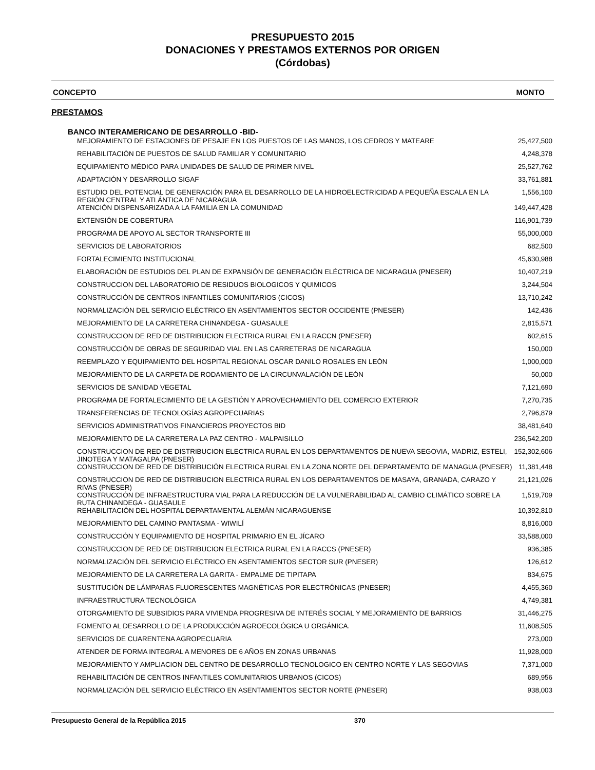PRESUPUESTO 2015
DONACIONES Y PRESTAMOS EXTERNOS POR ORIGEN
(Córdobas)
CONCEPTO MONTO
PRESTAMOS
BANCO INTERAMERICANO DE DESARROLLO -BID-
| MEJORAMIENTO DE ESTACIONES DE PESAJE EN LOS PUESTOS DE LAS MANOS, LOS CEDROS Y MATEARE | 25,427,500 |
| REHABILITACIÓN DE PUESTOS DE SALUD FAMILIAR Y COMUNITARIO | 4,248,378 |
| EQUIPAMIENTO MÉDICO PARA UNIDADES DE SALUD DE PRIMER NIVEL | 25,527,762 |
| ADAPTACIÓN Y DESARROLLO SIGAF | 33,761,881 |
| ESTUDIO DEL POTENCIAL DE GENERACIÓN PARA EL DESARROLLO DE LA HIDROELECTRICIDAD A PEQUEÑA ESCALA EN LA REGIÓN CENTRAL Y ATLÁNTICA DE NICARAGUA | 1,556,100 |
| ATENCIÓN DISPENSARIZADA A LA FAMILIA EN LA COMUNIDAD | 149,447,428 |
| EXTENSIÓN DE COBERTURA | 116,901,739 |
| PROGRAMA DE APOYO AL SECTOR TRANSPORTE III | 55,000,000 |
| SERVICIOS DE LABORATORIOS | 682,500 |
| FORTALECIMIENTO INSTITUCIONAL | 45,630,988 |
| ELABORACIÓN DE ESTUDIOS DEL PLAN DE EXPANSIÓN DE GENERACIÓN ELÉCTRICA DE NICARAGUA (PNESER) | 10,407,219 |
| CONSTRUCCION DEL LABORATORIO DE RESIDUOS BIOLOGICOS Y QUIMICOS | 3,244,504 |
| CONSTRUCCIÓN DE CENTROS INFANTILES COMUNITARIOS (CICOS) | 13,710,242 |
| NORMALIZACIÓN DEL SERVICIO ELÉCTRICO EN ASENTAMIENTOS SECTOR OCCIDENTE (PNESER) | 142,436 |
| MEJORAMIENTO DE LA CARRETERA CHINANDEGA - GUASAULE | 2,815,571 |
| CONSTRUCCION DE RED DE DISTRIBUCION ELECTRICA RURAL EN LA RACCN (PNESER) | 602,615 |
| CONSTRUCCIÓN DE OBRAS DE SEGURIDAD VIAL EN LAS CARRETERAS DE NICARAGUA | 150,000 |
| REEMPLAZO Y EQUIPAMIENTO DEL HOSPITAL REGIONAL OSCAR DANILO ROSALES EN LEÓN | 1,000,000 |
| MEJORAMIENTO DE LA CARPETA DE RODAMIENTO DE LA CIRCUNVALACIÓN DE LEÓN | 50,000 |
| SERVICIOS DE SANIDAD VEGETAL | 7,121,690 |
| PROGRAMA DE FORTALECIMIENTO DE LA GESTIÓN Y APROVECHAMIENTO DEL COMERCIO EXTERIOR | 7,270,735 |
| TRANSFERENCIAS DE TECNOLOGÍAS AGROPECUARIAS | 2,796,879 |
| SERVICIOS ADMINISTRATIVOS FINANCIEROS PROYECTOS BID | 38,481,640 |
| MEJORAMIENTO DE LA CARRETERA LA PAZ CENTRO - MALPAISILLO | 236,542,200 |
| CONSTRUCCION DE RED DE DISTRIBUCION ELECTRICA RURAL EN LOS DEPARTAMENTOS DE NUEVA SEGOVIA, MADRIZ, ESTELI, JINOTEGA Y MATAGALPA (PNESER) | 152,302,606 |
| CONSTRUCCION DE RED DE DISTRIBUCIÓN ELECTRICA RURAL EN LA ZONA NORTE DEL DEPARTAMENTO DE MANAGUA (PNESER) | 11,381,448 |
| CONSTRUCCION DE RED DE DISTRIBUCION ELECTRICA RURAL EN LOS DEPARTAMENTOS DE MASAYA, GRANADA, CARAZO Y RIVAS (PNESER) | 21,121,026 |
| CONSTRUCCIÓN DE INFRAESTRUCTURA VIAL PARA LA REDUCCIÓN DE LA VULNERABILIDAD AL CAMBIO CLIMÁTICO SOBRE LA RUTA CHINANDEGA - GUASAULE | 1,519,709 |
| REHABILITACIÓN DEL HOSPITAL DEPARTAMENTAL ALEMÁN NICARAGUENSE | 10,392,810 |
| MEJORAMIENTO DEL CAMINO PANTASMA - WIWILÍ | 8,816,000 |
| CONSTRUCCIÓN Y EQUIPAMIENTO DE HOSPITAL PRIMARIO EN EL JÍCARO | 33,588,000 |
| CONSTRUCCION DE RED DE DISTRIBUCION ELECTRICA RURAL EN LA RACCS (PNESER) | 936,385 |
| NORMALIZACIÓN DEL SERVICIO ELÉCTRICO EN ASENTAMIENTOS SECTOR SUR (PNESER) | 126,612 |
| MEJORAMIENTO DE LA CARRETERA LA GARITA - EMPALME DE TIPITAPA | 834,675 |
| SUSTITUCIÓN DE LÁMPARAS FLUORESCENTES MAGNÉTICAS POR ELECTRÓNICAS (PNESER) | 4,455,360 |
| INFRAESTRUCTURA TECNOLÓGICA | 4,749,381 |
| OTORGAMIENTO DE SUBSIDIOS PARA VIVIENDA PROGRESIVA DE INTERÉS SOCIAL Y MEJORAMIENTO DE BARRIOS | 31,446,275 |
| FOMENTO AL DESARROLLO DE LA PRODUCCIÓN AGROECOLÓGICA U ORGÁNICA. | 11,608,505 |
| SERVICIOS DE CUARENTENA AGROPECUARIA | 273,000 |
| ATENDER DE FORMA INTEGRAL A MENORES DE 6 AÑOS EN ZONAS URBANAS | 11,928,000 |
| MEJORAMIENTO Y AMPLIACION DEL CENTRO DE DESARROLLO TECNOLOGICO EN CENTRO NORTE Y LAS SEGOVIAS | 7,371,000 |
| REHABILITACIÓN DE CENTROS INFANTILES COMUNITARIOS URBANOS (CICOS) | 689,956 |
| NORMALIZACIÓN DEL SERVICIO ELÉCTRICO EN ASENTAMIENTOS SECTOR NORTE (PNESER) | 938,003 |
Presupuesto General de la República 2015 370